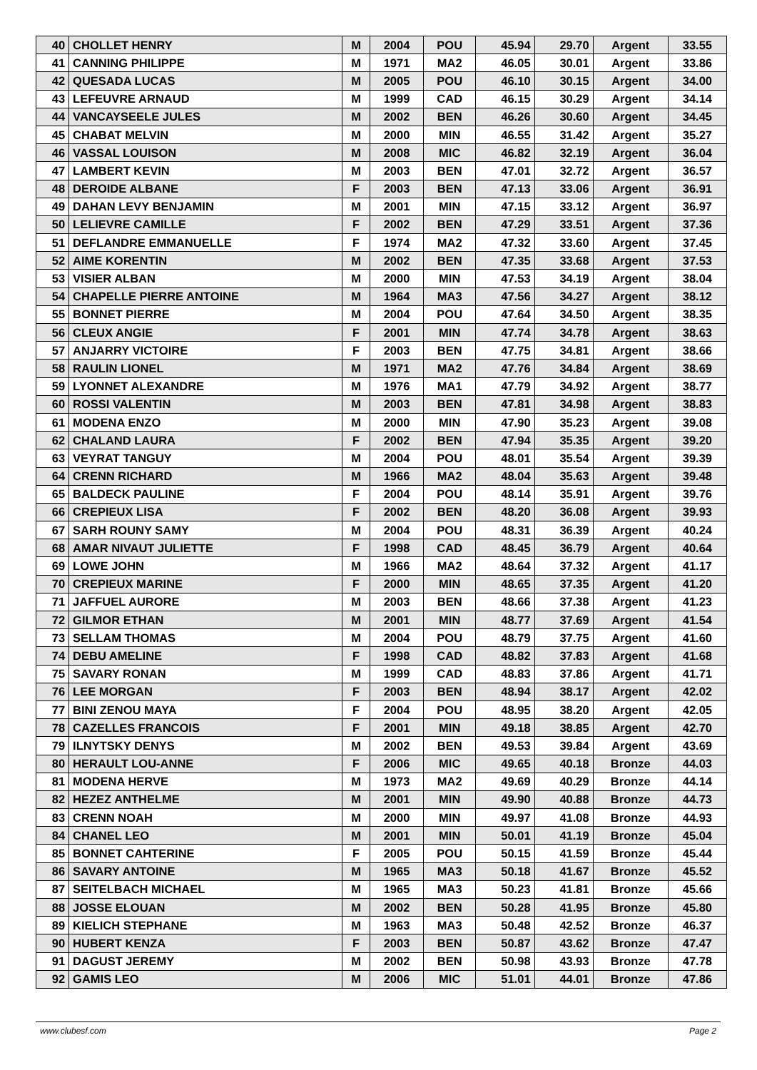| 40 | CHOLLET HENRY | M | 2004 | POU | 45.94 | 29.70 | Argent | 33.55 |
| 41 | CANNING PHILIPPE | M | 1971 | MA2 | 46.05 | 30.01 | Argent | 33.86 |
| 42 | QUESADA LUCAS | M | 2005 | POU | 46.10 | 30.15 | Argent | 34.00 |
| 43 | LEFEUVRE ARNAUD | M | 1999 | CAD | 46.15 | 30.29 | Argent | 34.14 |
| 44 | VANCAYSEELE JULES | M | 2002 | BEN | 46.26 | 30.60 | Argent | 34.45 |
| 45 | CHABAT MELVIN | M | 2000 | MIN | 46.55 | 31.42 | Argent | 35.27 |
| 46 | VASSAL LOUISON | M | 2008 | MIC | 46.82 | 32.19 | Argent | 36.04 |
| 47 | LAMBERT KEVIN | M | 2003 | BEN | 47.01 | 32.72 | Argent | 36.57 |
| 48 | DEROIDE ALBANE | F | 2003 | BEN | 47.13 | 33.06 | Argent | 36.91 |
| 49 | DAHAN LEVY BENJAMIN | M | 2001 | MIN | 47.15 | 33.12 | Argent | 36.97 |
| 50 | LELIEVRE CAMILLE | F | 2002 | BEN | 47.29 | 33.51 | Argent | 37.36 |
| 51 | DEFLANDRE EMMANUELLE | F | 1974 | MA2 | 47.32 | 33.60 | Argent | 37.45 |
| 52 | AIME KORENTIN | M | 2002 | BEN | 47.35 | 33.68 | Argent | 37.53 |
| 53 | VISIER ALBAN | M | 2000 | MIN | 47.53 | 34.19 | Argent | 38.04 |
| 54 | CHAPELLE PIERRE ANTOINE | M | 1964 | MA3 | 47.56 | 34.27 | Argent | 38.12 |
| 55 | BONNET PIERRE | M | 2004 | POU | 47.64 | 34.50 | Argent | 38.35 |
| 56 | CLEUX ANGIE | F | 2001 | MIN | 47.74 | 34.78 | Argent | 38.63 |
| 57 | ANJARRY VICTOIRE | F | 2003 | BEN | 47.75 | 34.81 | Argent | 38.66 |
| 58 | RAULIN LIONEL | M | 1971 | MA2 | 47.76 | 34.84 | Argent | 38.69 |
| 59 | LYONNET ALEXANDRE | M | 1976 | MA1 | 47.79 | 34.92 | Argent | 38.77 |
| 60 | ROSSI VALENTIN | M | 2003 | BEN | 47.81 | 34.98 | Argent | 38.83 |
| 61 | MODENA ENZO | M | 2000 | MIN | 47.90 | 35.23 | Argent | 39.08 |
| 62 | CHALAND LAURA | F | 2002 | BEN | 47.94 | 35.35 | Argent | 39.20 |
| 63 | VEYRAT TANGUY | M | 2004 | POU | 48.01 | 35.54 | Argent | 39.39 |
| 64 | CRENN RICHARD | M | 1966 | MA2 | 48.04 | 35.63 | Argent | 39.48 |
| 65 | BALDECK PAULINE | F | 2004 | POU | 48.14 | 35.91 | Argent | 39.76 |
| 66 | CREPIEUX LISA | F | 2002 | BEN | 48.20 | 36.08 | Argent | 39.93 |
| 67 | SARH ROUNY SAMY | M | 2004 | POU | 48.31 | 36.39 | Argent | 40.24 |
| 68 | AMAR NIVAUT JULIETTE | F | 1998 | CAD | 48.45 | 36.79 | Argent | 40.64 |
| 69 | LOWE JOHN | M | 1966 | MA2 | 48.64 | 37.32 | Argent | 41.17 |
| 70 | CREPIEUX MARINE | F | 2000 | MIN | 48.65 | 37.35 | Argent | 41.20 |
| 71 | JAFFUEL AURORE | M | 2003 | BEN | 48.66 | 37.38 | Argent | 41.23 |
| 72 | GILMOR ETHAN | M | 2001 | MIN | 48.77 | 37.69 | Argent | 41.54 |
| 73 | SELLAM THOMAS | M | 2004 | POU | 48.79 | 37.75 | Argent | 41.60 |
| 74 | DEBU AMELINE | F | 1998 | CAD | 48.82 | 37.83 | Argent | 41.68 |
| 75 | SAVARY RONAN | M | 1999 | CAD | 48.83 | 37.86 | Argent | 41.71 |
| 76 | LEE MORGAN | F | 2003 | BEN | 48.94 | 38.17 | Argent | 42.02 |
| 77 | BINI ZENOU MAYA | F | 2004 | POU | 48.95 | 38.20 | Argent | 42.05 |
| 78 | CAZELLES FRANCOIS | F | 2001 | MIN | 49.18 | 38.85 | Argent | 42.70 |
| 79 | ILNYTSKY DENYS | M | 2002 | BEN | 49.53 | 39.84 | Argent | 43.69 |
| 80 | HERAULT LOU-ANNE | F | 2006 | MIC | 49.65 | 40.18 | Bronze | 44.03 |
| 81 | MODENA HERVE | M | 1973 | MA2 | 49.69 | 40.29 | Bronze | 44.14 |
| 82 | HEZEZ ANTHELME | M | 2001 | MIN | 49.90 | 40.88 | Bronze | 44.73 |
| 83 | CRENN NOAH | M | 2000 | MIN | 49.97 | 41.08 | Bronze | 44.93 |
| 84 | CHANEL LEO | M | 2001 | MIN | 50.01 | 41.19 | Bronze | 45.04 |
| 85 | BONNET CAHTERINE | F | 2005 | POU | 50.15 | 41.59 | Bronze | 45.44 |
| 86 | SAVARY ANTOINE | M | 1965 | MA3 | 50.18 | 41.67 | Bronze | 45.52 |
| 87 | SEITELBACH MICHAEL | M | 1965 | MA3 | 50.23 | 41.81 | Bronze | 45.66 |
| 88 | JOSSE ELOUAN | M | 2002 | BEN | 50.28 | 41.95 | Bronze | 45.80 |
| 89 | KIELICH STEPHANE | M | 1963 | MA3 | 50.48 | 42.52 | Bronze | 46.37 |
| 90 | HUBERT KENZA | F | 2003 | BEN | 50.87 | 43.62 | Bronze | 47.47 |
| 91 | DAGUST JEREMY | M | 2002 | BEN | 50.98 | 43.93 | Bronze | 47.78 |
| 92 | GAMIS LEO | M | 2006 | MIC | 51.01 | 44.01 | Bronze | 47.86 |
www.clubesf.com Page 2